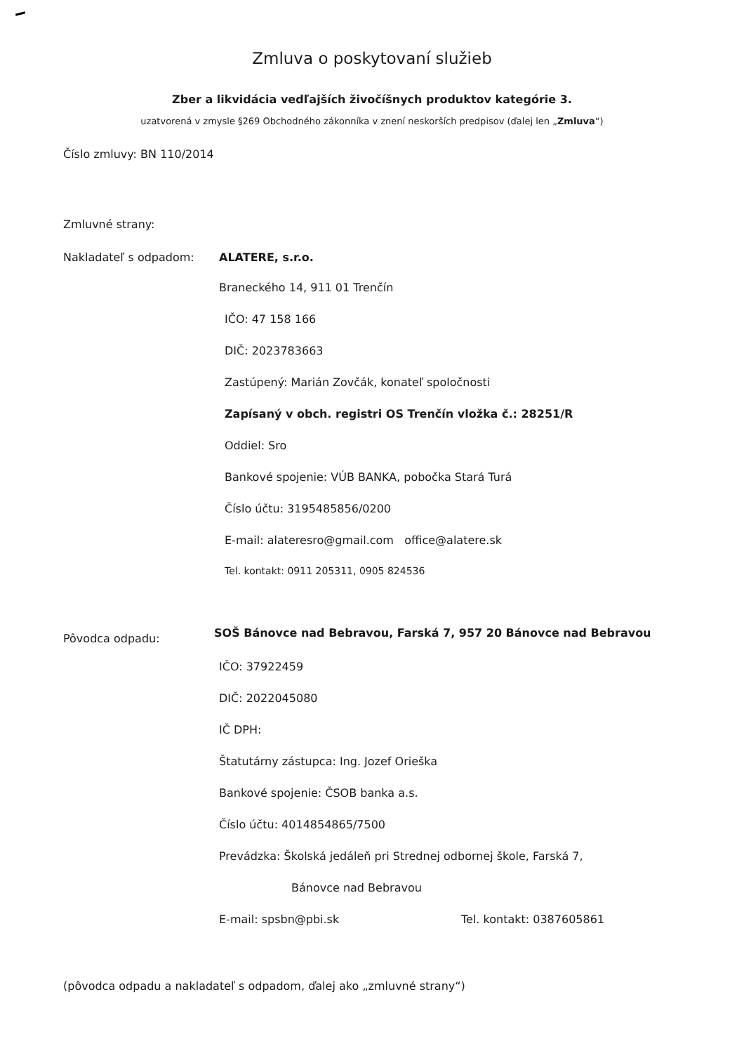Zmluva o poskytovaní služieb
Zber a likvidácia vedľajších živočíšnych produktov kategórie 3.
uzatvorená v zmysle §269 Obchodného zákonníka v znení neskorších predpisov (ďalej len „Zmluva“)
Číslo zmluvy: BN 110/2014
Zmluvné strany:
Nakladateľ s odpadom: ALATERE, s.r.o.
Braneckého 14, 911 01 Trenčín
IČO: 47 158 166
DIČ: 2023783663
Zastúpený: Marián Zovčák, konateľ spoločnosti
Zapísaný v obch. registri OS Trenčín vložka č.: 28251/R
Oddiel: Sro
Bankové spojenie: VÚB BANKA, pobočka Stará Turá
Číslo účtu: 3195485856/0200
E-mail: alateresro@gmail.com office@alatere.sk
Tel. kontakt: 0911 205311, 0905 824536
Pôvodca odpadu:
SOŠ Bánovce nad Bebravou, Farská 7, 957 20 Bánovce nad Bebravou
IČO: 37922459
DIČ: 2022045080
IČ DPH:
Štatutárny zástupca: Ing. Jozef Orieška
Bankové spojenie: ČSOB banka a.s.
Číslo účtu: 4014854865/7500
Prevádzka: Školská jedáleň pri Strednej odbornej škole, Farská 7,
Bánovce nad Bebravou
E-mail: spsbn@pbi.sk Tel. kontakt: 0387605861
(pôvodca odpadu a nakladateľ s odpadom, ďalej ako „zmluvné strany“)